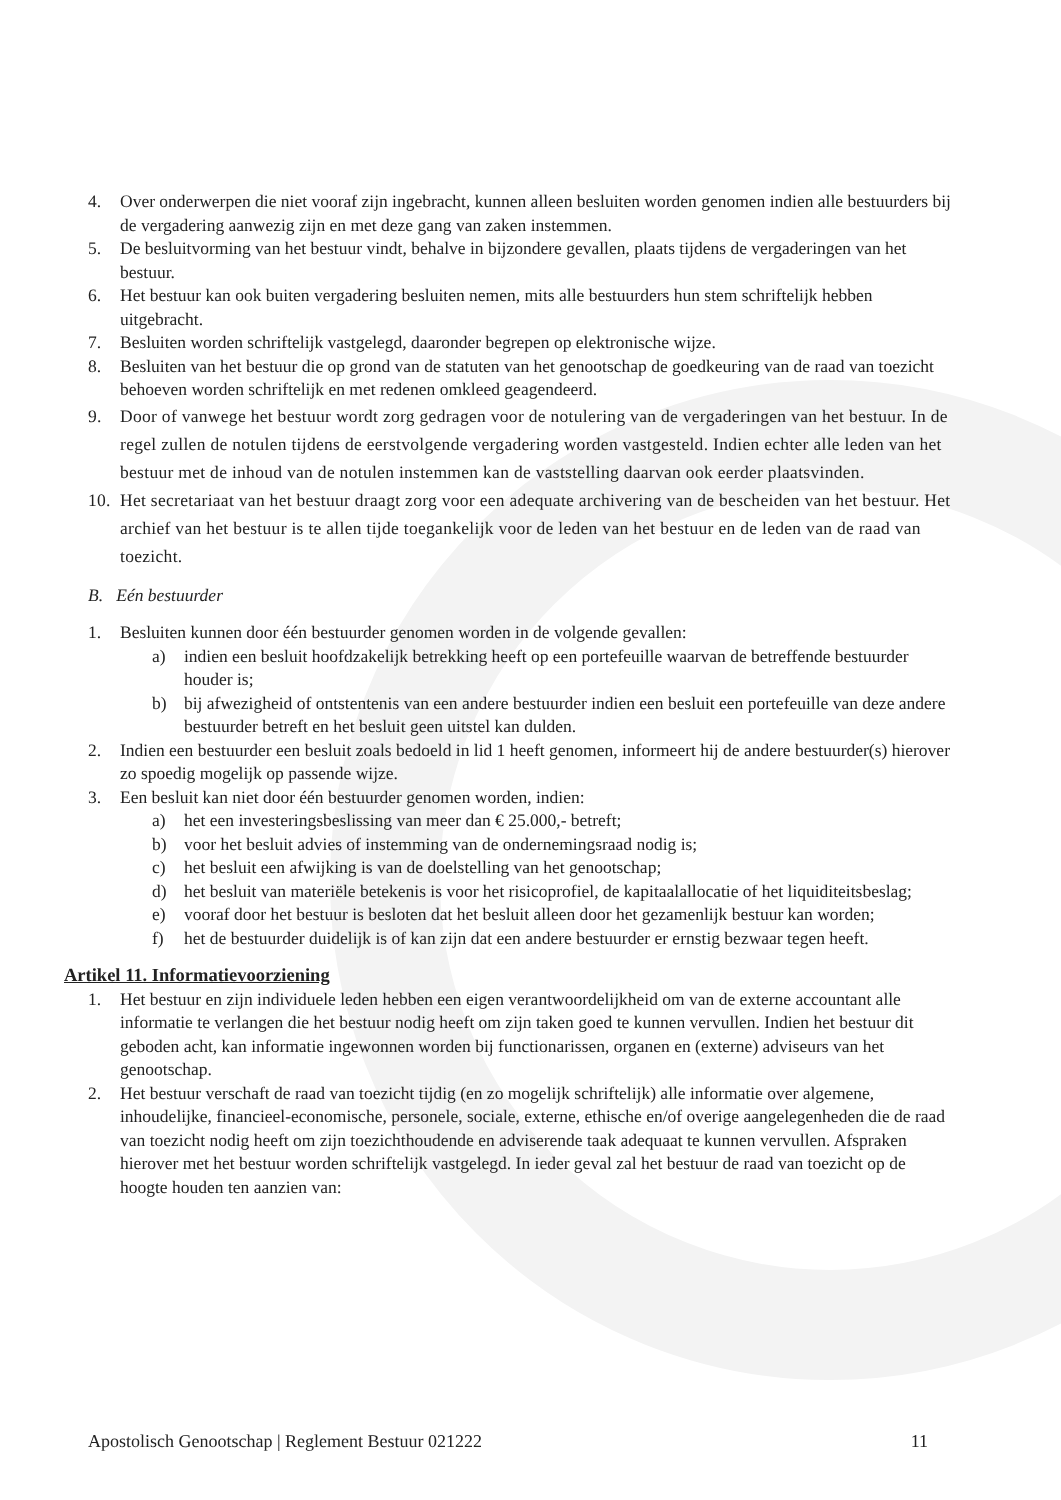4. Over onderwerpen die niet vooraf zijn ingebracht, kunnen alleen besluiten worden genomen indien alle bestuurders bij de vergadering aanwezig zijn en met deze gang van zaken instemmen.
5. De besluitvorming van het bestuur vindt, behalve in bijzondere gevallen, plaats tijdens de vergaderingen van het bestuur.
6. Het bestuur kan ook buiten vergadering besluiten nemen, mits alle bestuurders hun stem schriftelijk hebben uitgebracht.
7. Besluiten worden schriftelijk vastgelegd, daaronder begrepen op elektronische wijze.
8. Besluiten van het bestuur die op grond van de statuten van het genootschap de goedkeuring van de raad van toezicht behoeven worden schriftelijk en met redenen omkleed geagendeerd.
9. Door of vanwege het bestuur wordt zorg gedragen voor de notulering van de vergaderingen van het bestuur. In de regel zullen de notulen tijdens de eerstvolgende vergadering worden vastgesteld. Indien echter alle leden van het bestuur met de inhoud van de notulen instemmen kan de vaststelling daarvan ook eerder plaatsvinden.
10. Het secretariaat van het bestuur draagt zorg voor een adequate archivering van de bescheiden van het bestuur. Het archief van het bestuur is te allen tijde toegankelijk voor de leden van het bestuur en de leden van de raad van toezicht.
B. Eén bestuurder
1. Besluiten kunnen door één bestuurder genomen worden in de volgende gevallen:
a) indien een besluit hoofdzakelijk betrekking heeft op een portefeuille waarvan de betreffende bestuurder houder is;
b) bij afwezigheid of ontstentenis van een andere bestuurder indien een besluit een portefeuille van deze andere bestuurder betreft en het besluit geen uitstel kan dulden.
2. Indien een bestuurder een besluit zoals bedoeld in lid 1 heeft genomen, informeert hij de andere bestuurder(s) hierover zo spoedig mogelijk op passende wijze.
3. Een besluit kan niet door één bestuurder genomen worden, indien:
a) het een investeringsbeslissing van meer dan € 25.000,- betreft;
b) voor het besluit advies of instemming van de ondernemingsraad nodig is;
c) het besluit een afwijking is van de doelstelling van het genootschap;
d) het besluit van materiële betekenis is voor het risicoprofiel, de kapitaalallocatie of het liquiditeitsbeslag;
e) vooraf door het bestuur is besloten dat het besluit alleen door het gezamenlijk bestuur kan worden;
f) het de bestuurder duidelijk is of kan zijn dat een andere bestuurder er ernstig bezwaar tegen heeft.
Artikel 11. Informatievoorziening
1. Het bestuur en zijn individuele leden hebben een eigen verantwoordelijkheid om van de externe accountant alle informatie te verlangen die het bestuur nodig heeft om zijn taken goed te kunnen vervullen. Indien het bestuur dit geboden acht, kan informatie ingewonnen worden bij functionarissen, organen en (externe) adviseurs van het genootschap.
2. Het bestuur verschaft de raad van toezicht tijdig (en zo mogelijk schriftelijk) alle informatie over algemene, inhoudelijke, financieel-economische, personele, sociale, externe, ethische en/of overige aangelegenheden die de raad van toezicht nodig heeft om zijn toezichthoudende en adviserende taak adequaat te kunnen vervullen. Afspraken hierover met het bestuur worden schriftelijk vastgelegd. In ieder geval zal het bestuur de raad van toezicht op de hoogte houden ten aanzien van:
Apostolisch Genootschap | Reglement Bestuur 021222 11